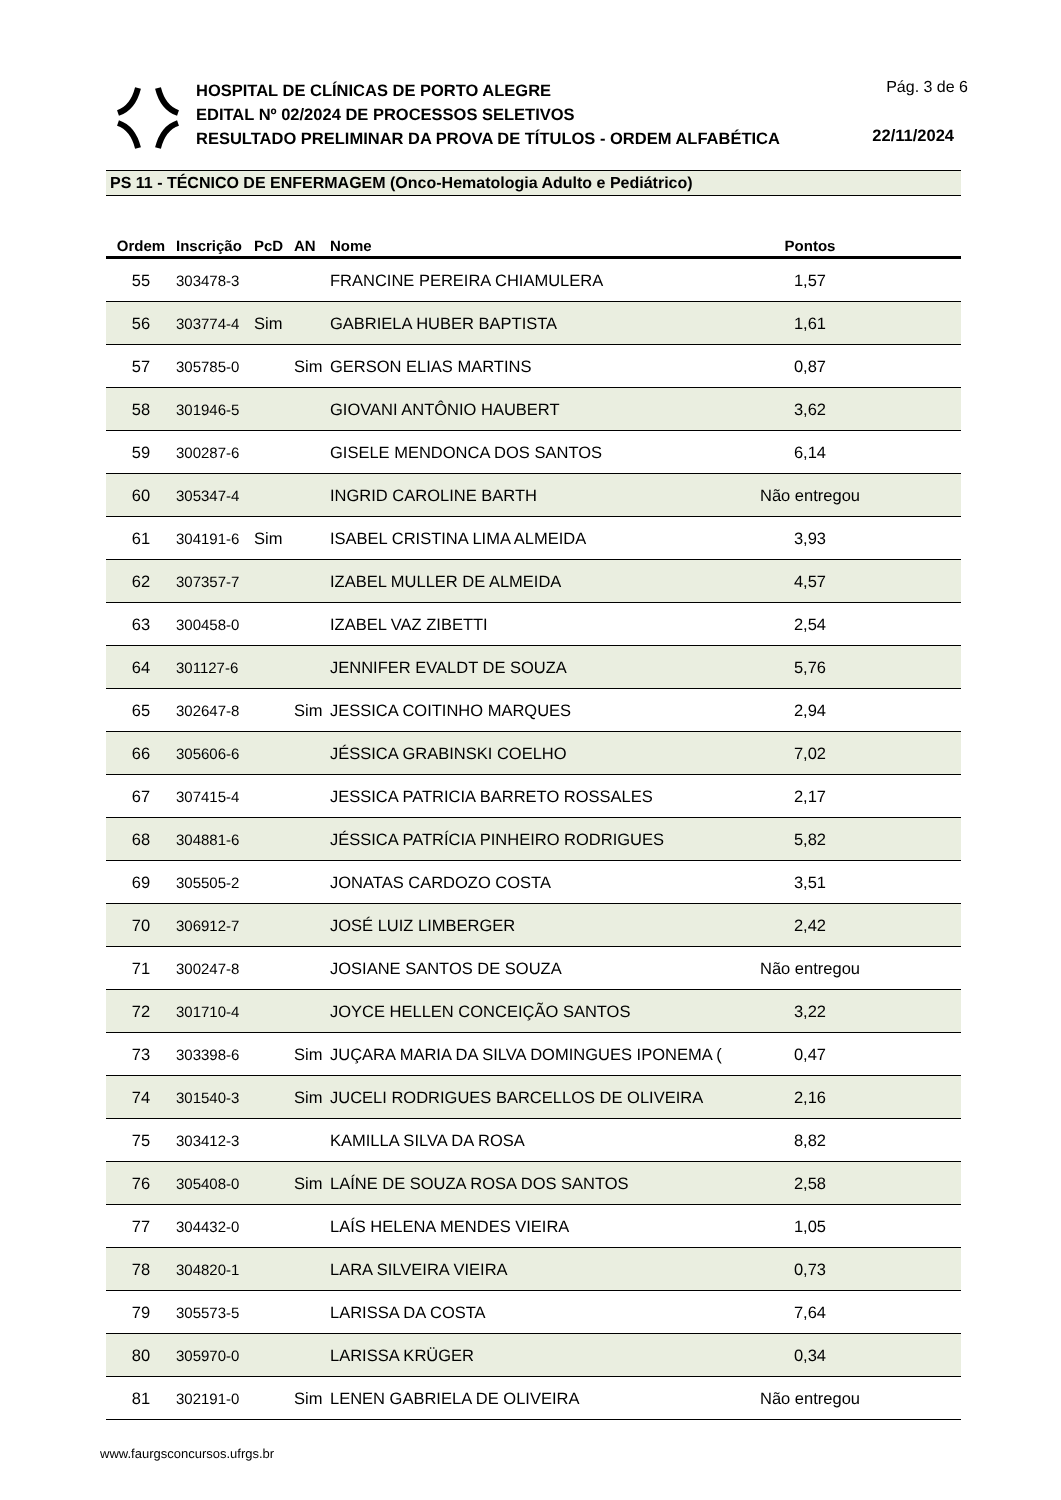HOSPITAL DE CLÍNICAS DE PORTO ALEGRE
EDITAL Nº 02/2024 DE PROCESSOS SELETIVOS
RESULTADO PRELIMINAR DA PROVA DE TÍTULOS - ORDEM ALFABÉTICA
Pág. 3 de 6
22/11/2024
PS 11 - TÉCNICO DE ENFERMAGEM (Onco-Hematologia Adulto e Pediátrico)
| Ordem | Inscrição | PcD | AN | Nome | Pontos | |
| --- | --- | --- | --- | --- | --- | --- |
| 55 | 303478-3 | | | FRANCINE PEREIRA CHIAMULERA | 1,57 | |
| 56 | 303774-4 | Sim | | GABRIELA HUBER BAPTISTA | 1,61 | |
| 57 | 305785-0 | | Sim | GERSON ELIAS MARTINS | 0,87 | |
| 58 | 301946-5 | | | GIOVANI ANTÔNIO HAUBERT | 3,62 | |
| 59 | 300287-6 | | | GISELE MENDONCA DOS SANTOS | 6,14 | |
| 60 | 305347-4 | | | INGRID CAROLINE BARTH | Não entregou | |
| 61 | 304191-6 | Sim | | ISABEL CRISTINA LIMA ALMEIDA | 3,93 | |
| 62 | 307357-7 | | | IZABEL MULLER DE ALMEIDA | 4,57 | |
| 63 | 300458-0 | | | IZABEL VAZ ZIBETTI | 2,54 | |
| 64 | 301127-6 | | | JENNIFER EVALDT DE SOUZA | 5,76 | |
| 65 | 302647-8 | | Sim | JESSICA COITINHO MARQUES | 2,94 | |
| 66 | 305606-6 | | | JÉSSICA GRABINSKI COELHO | 7,02 | |
| 67 | 307415-4 | | | JESSICA PATRICIA BARRETO ROSSALES | 2,17 | |
| 68 | 304881-6 | | | JÉSSICA PATRÍCIA PINHEIRO RODRIGUES | 5,82 | |
| 69 | 305505-2 | | | JONATAS CARDOZO COSTA | 3,51 | |
| 70 | 306912-7 | | | JOSÉ LUIZ LIMBERGER | 2,42 | |
| 71 | 300247-8 | | | JOSIANE SANTOS DE SOUZA | Não entregou | |
| 72 | 301710-4 | | | JOYCE HELLEN CONCEIÇÃO SANTOS | 3,22 | |
| 73 | 303398-6 | | Sim | JUÇARA MARIA DA SILVA DOMINGUES IPONEMA ( | 0,47 | |
| 74 | 301540-3 | | Sim | JUCELI RODRIGUES BARCELLOS DE OLIVEIRA | 2,16 | |
| 75 | 303412-3 | | | KAMILLA SILVA DA ROSA | 8,82 | |
| 76 | 305408-0 | | Sim | LAÍNE DE SOUZA ROSA DOS SANTOS | 2,58 | |
| 77 | 304432-0 | | | LAÍS HELENA MENDES VIEIRA | 1,05 | |
| 78 | 304820-1 | | | LARA SILVEIRA VIEIRA | 0,73 | |
| 79 | 305573-5 | | | LARISSA DA COSTA | 7,64 | |
| 80 | 305970-0 | | | LARISSA KRÜGER | 0,34 | |
| 81 | 302191-0 | | Sim | LENEN GABRIELA DE OLIVEIRA | Não entregou | |
www.faurgsconcursos.ufrgs.br